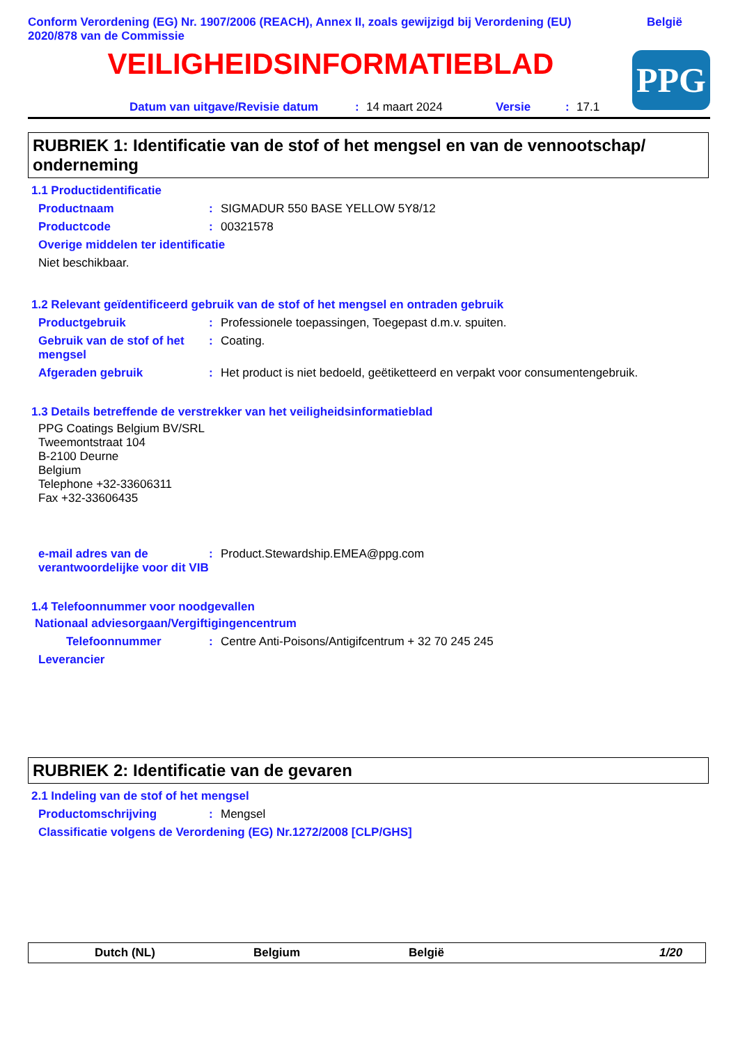Conform Verordening (EG) Nr. 1907/2006 (REACH), Annex II, zoals gewijzigd bij Verordening (EU) 2020/878 van de Commissie België
VEILIGHEIDSINFORMATIEBLAD
PPG
Datum van uitgave/Revisie datum: 14 maart 2024 Versie: 17.1
RUBRIEK 1: Identificatie van de stof of het mengsel en van de vennootschap/ onderneming
1.1 Productidentificatie
Productnaam: SIGMADUR 550 BASE YELLOW 5Y8/12
Productcode: 00321578
Overige middelen ter identificatie
Niet beschikbaar.
1.2 Relevant geïdentificeerd gebruik van de stof of het mengsel en ontraden gebruik
Productgebruik: Professionele toepassingen, Toegepast d.m.v. spuiten.
Gebruik van de stof of het mengsel: Coating.
Afgeraden gebruik: Het product is niet bedoeld, geëtiketteerd en verpakt voor consumentengebruik.
1.3 Details betreffende de verstrekker van het veiligheidsinformatieblad
PPG Coatings Belgium BV/SRL
Tweemontstraat 104
B-2100 Deurne
Belgium
Telephone +32-33606311
Fax +32-33606435
e-mail adres van de verantwoordelijke voor dit VIB: Product.Stewardship.EMEA@ppg.com
1.4 Telefoonnummer voor noodgevallen
Nationaal adviesorgaan/Vergiftigingencentrum
Telefoonnummer: Centre Anti-Poisons/Antigifcentrum + 32 70 245 245
Leverancier
RUBRIEK 2: Identificatie van de gevaren
2.1 Indeling van de stof of het mengsel
Productomschrijving: Mengsel
Classificatie volgens de Verordening (EG) Nr.1272/2008 [CLP/GHS]
Dutch (NL) Belgium België 1/20